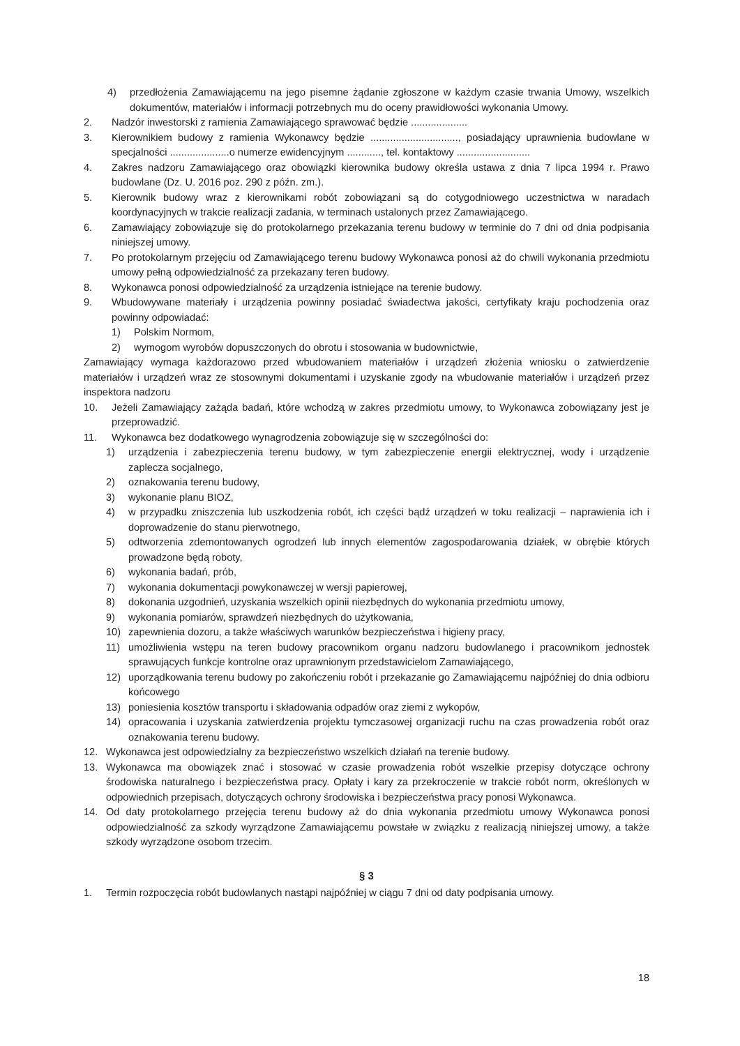4) przedłożenia Zamawiającemu na jego pisemne żądanie zgłoszone w każdym czasie trwania Umowy, wszelkich dokumentów, materiałów i informacji potrzebnych mu do oceny prawidłowości wykonania Umowy.
2. Nadzór inwestorski z ramienia Zamawiającego sprawować będzie ....................
3. Kierownikiem budowy z ramienia Wykonawcy będzie ..............................., posiadający uprawnienia budowlane w specjalności .....................o numerze ewidencyjnym ............, tel. kontaktowy ..........................
4. Zakres nadzoru Zamawiającego oraz obowiązki kierownika budowy określa ustawa z dnia 7 lipca 1994 r. Prawo budowlane (Dz. U. 2016 poz. 290 z późn. zm.).
5. Kierownik budowy wraz z kierownikami robót zobowiązani są do cotygodniowego uczestnictwa w naradach koordynacyjnych w trakcie realizacji zadania, w terminach ustalonych przez Zamawiającego.
6. Zamawiający zobowiązuje się do protokolarnego przekazania terenu budowy w terminie do 7 dni od dnia podpisania niniejszej umowy.
7. Po protokolarnym przejęciu od Zamawiającego terenu budowy Wykonawca ponosi aż do chwili wykonania przedmiotu umowy pełną odpowiedzialność za przekazany teren budowy.
8. Wykonawca ponosi odpowiedzialność za urządzenia istniejące na terenie budowy.
9. Wbudowywane materiały i urządzenia powinny posiadać świadectwa jakości, certyfikaty kraju pochodzenia oraz powinny odpowiadać:
1) Polskim Normom,
2) wymogom wyrobów dopuszczonych do obrotu i stosowania w budownictwie,
Zamawiający wymaga każdorazowo przed wbudowaniem materiałów i urządzeń złożenia wniosku o zatwierdzenie materiałów i urządzeń wraz ze stosownymi dokumentami i uzyskanie zgody na wbudowanie materiałów i urządzeń przez inspektora nadzoru
10. Jeżeli Zamawiający zażąda badań, które wchodzą w zakres przedmiotu umowy, to Wykonawca zobowiązany jest je przeprowadzić.
11. Wykonawca bez dodatkowego wynagrodzenia zobowiązuje się w szczególności do:
1) urządzenia i zabezpieczenia terenu budowy, w tym zabezpieczenie energii elektrycznej, wody i urządzenie zaplecza socjalnego,
2) oznakowania terenu budowy,
3) wykonanie planu BIOZ,
4) w przypadku zniszczenia lub uszkodzenia robót, ich części bądź urządzeń w toku realizacji – naprawienia ich i doprowadzenie do stanu pierwotnego,
5) odtworzenia zdemontowanych ogrodzeń lub innych elementów zagospodarowania działek, w obrębie których prowadzone będą roboty,
6) wykonania badań, prób,
7) wykonania dokumentacji powykonawczej w wersji papierowej,
8) dokonania uzgodnień, uzyskania wszelkich opinii niezbędnych do wykonania przedmiotu umowy,
9) wykonania pomiarów, sprawdzeń niezbędnych do użytkowania,
10) zapewnienia dozoru, a także właściwych warunków bezpieczeństwa i higieny pracy,
11) umożliwienia wstępu na teren budowy pracownikom organu nadzoru budowlanego i pracownikom jednostek sprawujących funkcje kontrolne oraz uprawnionym przedstawicielom Zamawiającego,
12) uporządkowania terenu budowy po zakończeniu robót i przekazanie go Zamawiającemu najpóźniej do dnia odbioru końcowego
13) poniesienia kosztów transportu i składowania odpadów oraz ziemi z wykopów,
14) opracowania i uzyskania zatwierdzenia projektu tymczasowej organizacji ruchu na czas prowadzenia robót oraz oznakowania terenu budowy.
12. Wykonawca jest odpowiedzialny za bezpieczeństwo wszelkich działań na terenie budowy.
13. Wykonawca ma obowiązek znać i stosować w czasie prowadzenia robót wszelkie przepisy dotyczące ochrony środowiska naturalnego i bezpieczeństwa pracy. Opłaty i kary za przekroczenie w trakcie robót norm, określonych w odpowiednich przepisach, dotyczących ochrony środowiska i bezpieczeństwa pracy ponosi Wykonawca.
14. Od daty protokolarnego przejęcia terenu budowy aż do dnia wykonania przedmiotu umowy Wykonawca ponosi odpowiedzialność za szkody wyrządzone Zamawiającemu powstałe w związku z realizacją niniejszej umowy, a także szkody wyrządzone osobom trzecim.
§ 3
1. Termin rozpoczęcia robót budowlanych nastąpi najpóźniej w ciągu 7 dni od daty podpisania umowy.
18